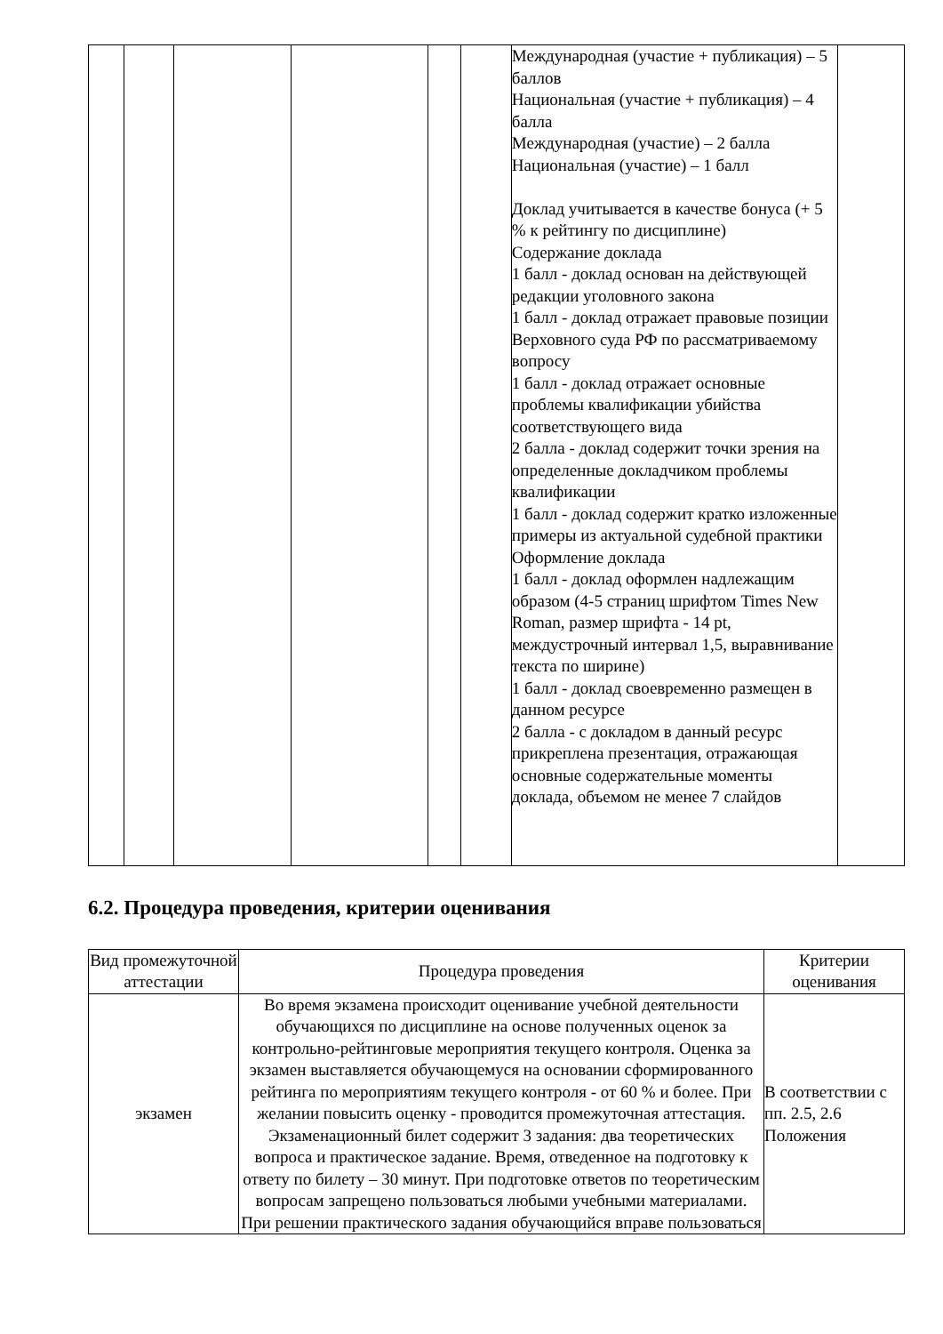| | | | | | | Международная (участие + публикация) – 5 баллов Национальная (участие + публикация) – 4 балла Международная (участие) – 2 балла Национальная (участие) – 1 балл Доклад учитывается в качестве бонуса (+ 5 % к рейтингу по дисциплине) Содержание доклада 1 балл - доклад основан на действующей редакции уголовного закона 1 балл - доклад отражает правовые позиции Верховного суда РФ по рассматриваемому вопросу 1 балл - доклад отражает основные проблемы квалификации убийства соответствующего вида 2 балла - доклад содержит точки зрения на определенные докладчиком проблемы квалификации 1 балл - доклад содержит кратко изложенные примеры из актуальной судебной практики Оформление доклада 1 балл - доклад оформлен надлежащим образом (4-5 страниц шрифтом Times New Roman, размер шрифта - 14 pt, междустрочный интервал 1,5, выравнивание текста по ширине) 1 балл - доклад своевременно размещен в данном ресурсе 2 балла - с докладом в данный ресурс прикреплена презентация, отражающая основные содержательные моменты доклада, объемом не менее 7 слайдов | |
6.2. Процедура проведения, критерии оценивания
| Вид промежуточной аттестации | Процедура проведения | Критерии оценивания |
| --- | --- | --- |
| экзамен | Во время экзамена происходит оценивание учебной деятельности обучающихся по дисциплине на основе полученных оценок за контрольно-рейтинговые мероприятия текущего контроля. Оценка за экзамен выставляется обучающемуся на основании сформированного рейтинга по мероприятиям текущего контроля - от 60 % и более. При желании повысить оценку - проводится промежуточная аттестация. Экзаменационный билет содержит 3 задания: два теоретических вопроса и практическое задание. Время, отведенное на подготовку к ответу по билету – 30 минут. При подготовке ответов по теоретическим вопросам запрещено пользоваться любыми учебными материалами. При решении практического задания обучающийся вправе пользоваться | В соответствии с пп. 2.5, 2.6 Положения |